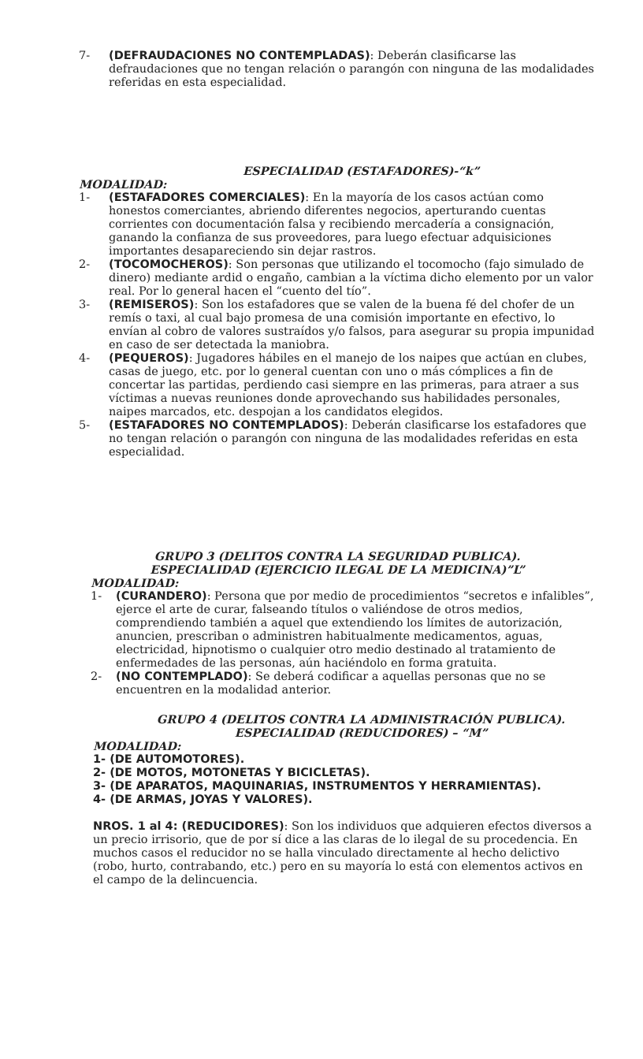7- (DEFRAUDACIONES NO CONTEMPLADAS): Deberán clasificarse las defraudaciones que no tengan relación o parangón con ninguna de las modalidades referidas en esta especialidad.
ESPECIALIDAD (ESTAFADORES)-“k”
MODALIDAD:
1- (ESTAFADORES COMERCIALES): En la mayoría de los casos actúan como honestos comerciantes, abriendo diferentes negocios, aperturando cuentas corrientes con documentación falsa y recibiendo mercadería a consignación, ganando la confianza de sus proveedores, para luego efectuar adquisiciones importantes desapareciendo sin dejar rastros.
2- (TOCOMOCHEROS): Son personas que utilizando el tocomocho (fajo simulado de dinero) mediante ardid o engaño, cambian a la víctima dicho elemento por un valor real. Por lo general hacen el “cuento del tío”.
3- (REMISEROS): Son los estafadores que se valen de la buena fé del chofer de un remís o taxi, al cual bajo promesa de una comisión importante en efectivo, lo envían al cobro de valores sustraídos y/o falsos, para asegurar su propia impunidad en caso de ser detectada la maniobra.
4- (PEQUEROS): Jugadores hábiles en el manejo de los naipes que actúan en clubes, casas de juego, etc. por lo general cuentan con uno o más cómplices a fin de concertar las partidas, perdiendo casi siempre en las primeras, para atraer a sus víctimas a nuevas reuniones donde aprovechando sus habilidades personales, naipes marcados, etc. despojan a los candidatos elegidos.
5- (ESTAFADORES NO CONTEMPLADOS): Deberán clasificarse los estafadores que no tengan relación o parangón con ninguna de las modalidades referidas en esta especialidad.
GRUPO 3 (DELITOS CONTRA LA SEGURIDAD PUBLICA).
ESPECIALIDAD (EJERCICIO ILEGAL DE LA MEDICINA)”L”
MODALIDAD:
1- (CURANDERO): Persona que por medio de procedimientos “secretos e infalibles”, ejerce el arte de curar, falseando títulos o valiéndose de otros medios, comprendiendo también a aquel que extendiendo los límites de autorización, anuncien, prescriban o administren habitualmente medicamentos, aguas, electricidad, hipnotismo o cualquier otro medio destinado al tratamiento de enfermedades de las personas, aún haciéndolo en forma gratuita.
2- (NO CONTEMPLADO): Se deberá codificar a aquellas personas que no se encuentren en la modalidad anterior.
GRUPO 4 (DELITOS CONTRA LA ADMINISTRACIÓN PUBLICA).
ESPECIALIDAD (REDUCIDORES) – “M”
MODALIDAD:
1- (DE AUTOMOTORES).
2- (DE MOTOS, MOTONETAS Y BICICLETAS).
3- (DE APARATOS, MAQUINARIAS, INSTRUMENTOS Y HERRAMIENTAS).
4- (DE ARMAS, JOYAS Y VALORES).
NROS. 1 al 4: (REDUCIDORES): Son los individuos que adquieren efectos diversos a un precio irrisorio, que de por sí dice a las claras de lo ilegal de su procedencia. En muchos casos el reducidor no se halla vinculado directamente al hecho delictivo (robo, hurto, contrabando, etc.) pero en su mayoría lo está con elementos activos en el campo de la delincuencia.